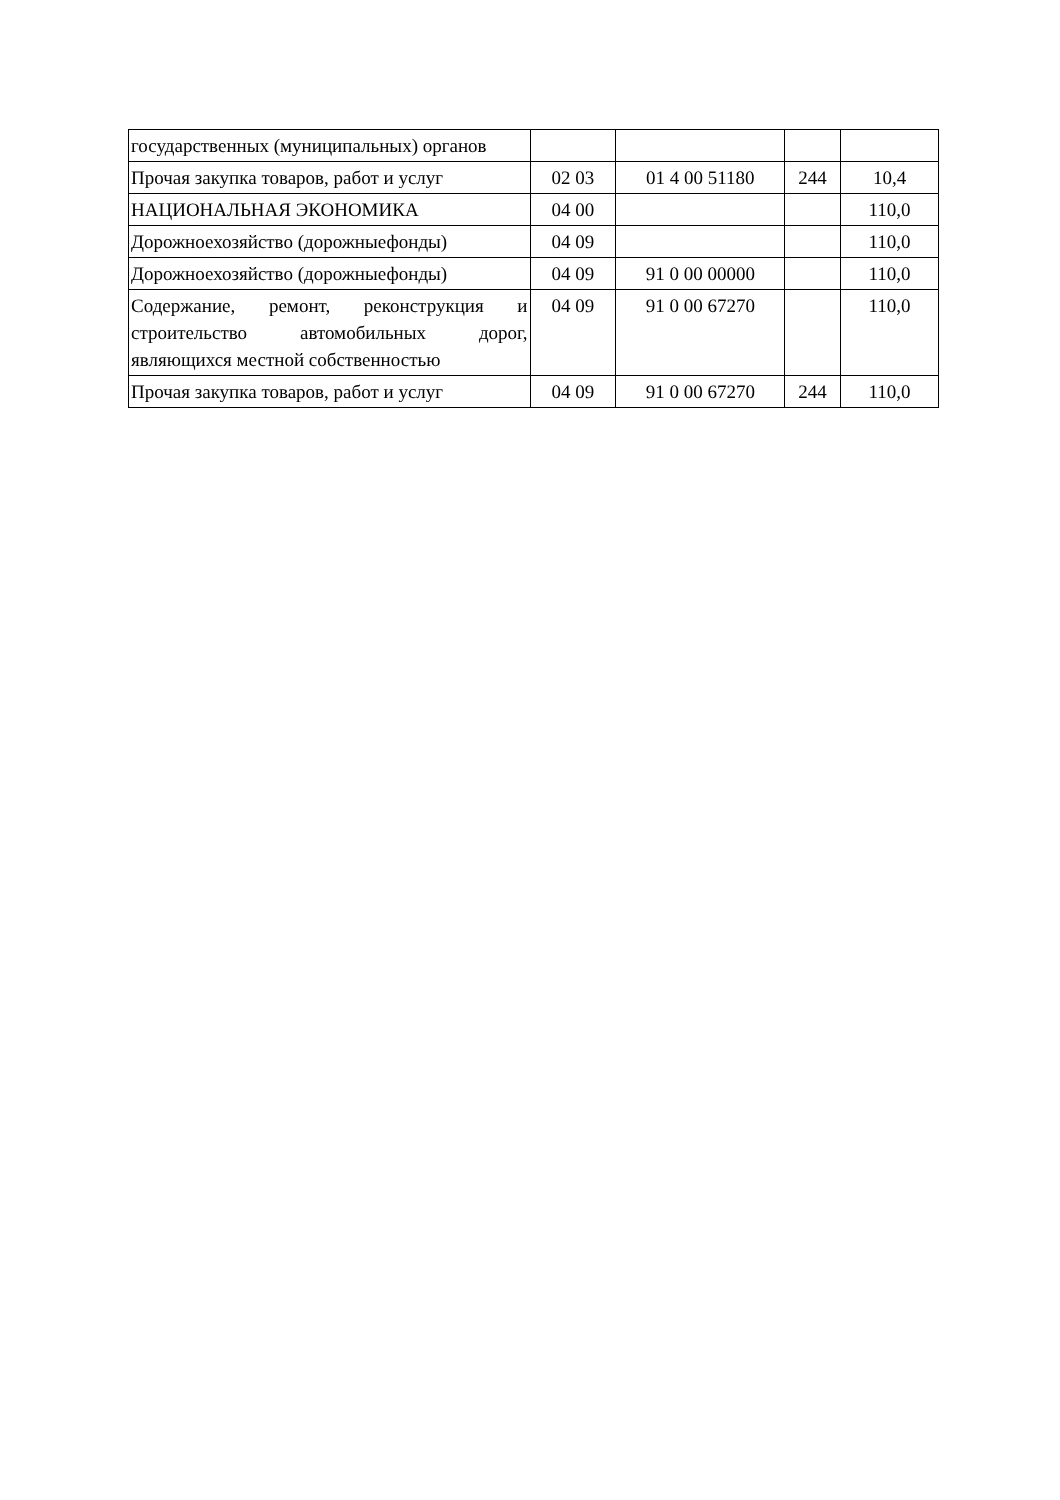| государственных (муниципальных) органов | | | | |
| Прочая закупка товаров, работ и услуг | 02 03 | 01 4 00 51180 | 244 | 10,4 |
| НАЦИОНАЛЬНАЯ ЭКОНОМИКА | 04 00 | | | 110,0 |
| Дорожноехозяйство (дорожныефонды) | 04 09 | | | 110,0 |
| Дорожноехозяйство (дорожныефонды) | 04 09 | 91 0 00 00000 | | 110,0 |
| Содержание, ремонт, реконструкция и строительство автомобильных дорог, являющихся местной собственностью | 04 09 | 91 0 00 67270 | | 110,0 |
| Прочая закупка товаров, работ и услуг | 04 09 | 91 0 00 67270 | 244 | 110,0 |